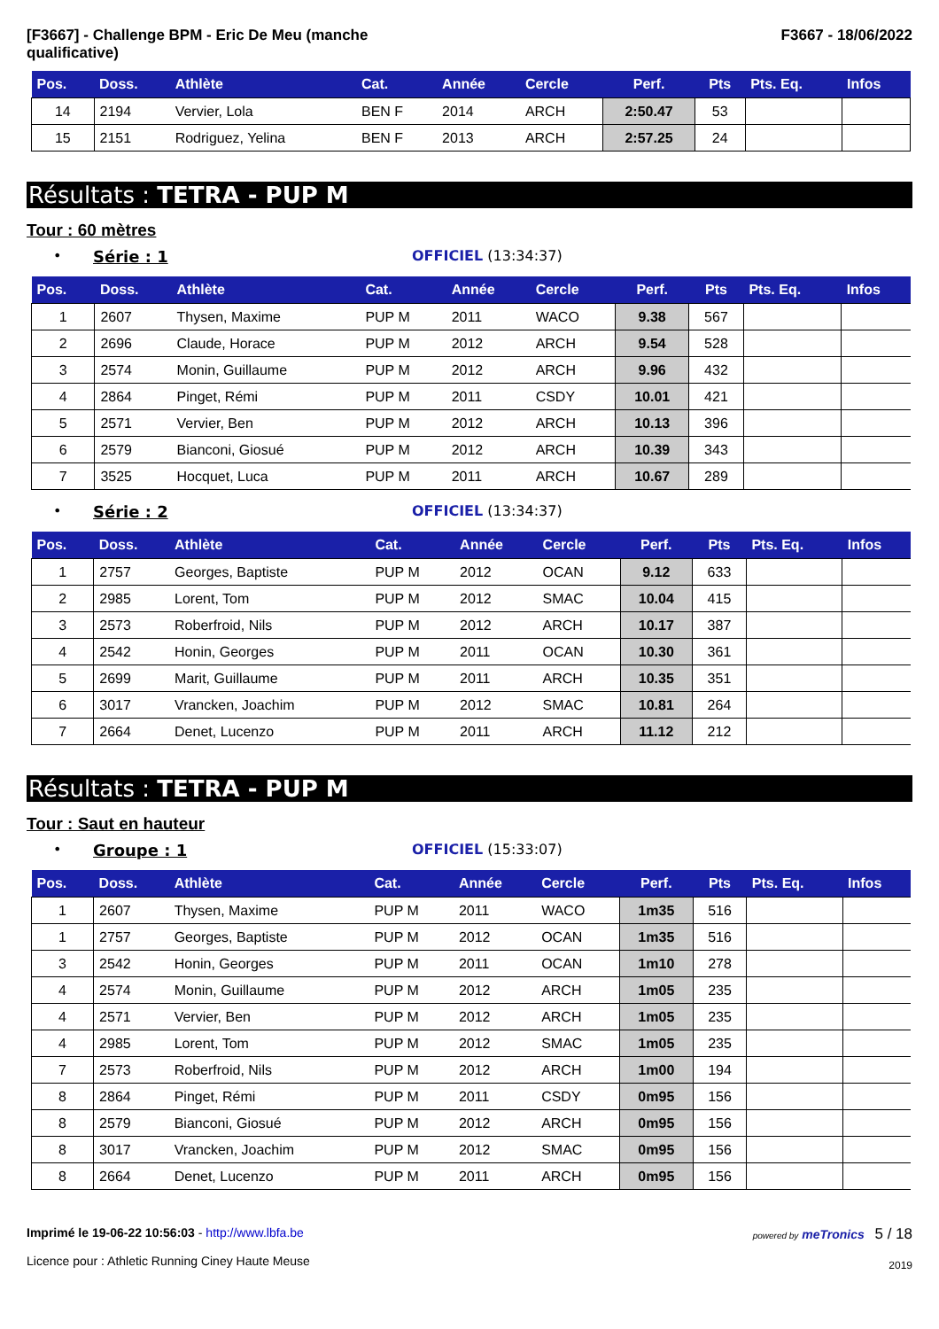[F3667] - Challenge BPM - Eric De Meu (manche
qualificative)
F3667 - 18/06/2022
| Pos. | Doss. | Athlète | Cat. | Année | Cercle | Perf. | Pts | Pts. Eq. | Infos |
| --- | --- | --- | --- | --- | --- | --- | --- | --- | --- |
| 14 | 2194 | Vervier, Lola | BEN F | 2014 | ARCH | 2:50.47 | 53 | | |
| 15 | 2151 | Rodriguez, Yelina | BEN F | 2013 | ARCH | 2:57.25 | 24 | | |
Résultats : TETRA - PUP M
Tour : 60 mètres
• Série : 1 OFFICIEL (13:34:37)
| Pos. | Doss. | Athlète | Cat. | Année | Cercle | Perf. | Pts | Pts. Eq. | Infos |
| --- | --- | --- | --- | --- | --- | --- | --- | --- | --- |
| 1 | 2607 | Thysen, Maxime | PUP M | 2011 | WACO | 9.38 | 567 | | |
| 2 | 2696 | Claude, Horace | PUP M | 2012 | ARCH | 9.54 | 528 | | |
| 3 | 2574 | Monin, Guillaume | PUP M | 2012 | ARCH | 9.96 | 432 | | |
| 4 | 2864 | Pinget, Rémi | PUP M | 2011 | CSDY | 10.01 | 421 | | |
| 5 | 2571 | Vervier, Ben | PUP M | 2012 | ARCH | 10.13 | 396 | | |
| 6 | 2579 | Bianconi, Giosué | PUP M | 2012 | ARCH | 10.39 | 343 | | |
| 7 | 3525 | Hocquet, Luca | PUP M | 2011 | ARCH | 10.67 | 289 | | |
• Série : 2 OFFICIEL (13:34:37)
| Pos. | Doss. | Athlète | Cat. | Année | Cercle | Perf. | Pts | Pts. Eq. | Infos |
| --- | --- | --- | --- | --- | --- | --- | --- | --- | --- |
| 1 | 2757 | Georges, Baptiste | PUP M | 2012 | OCAN | 9.12 | 633 | | |
| 2 | 2985 | Lorent, Tom | PUP M | 2012 | SMAC | 10.04 | 415 | | |
| 3 | 2573 | Roberfroid, Nils | PUP M | 2012 | ARCH | 10.17 | 387 | | |
| 4 | 2542 | Honin, Georges | PUP M | 2011 | OCAN | 10.30 | 361 | | |
| 5 | 2699 | Marit, Guillaume | PUP M | 2011 | ARCH | 10.35 | 351 | | |
| 6 | 3017 | Vrancken, Joachim | PUP M | 2012 | SMAC | 10.81 | 264 | | |
| 7 | 2664 | Denet, Lucenzo | PUP M | 2011 | ARCH | 11.12 | 212 | | |
Résultats : TETRA - PUP M
Tour : Saut en hauteur
• Groupe : 1 OFFICIEL (15:33:07)
| Pos. | Doss. | Athlète | Cat. | Année | Cercle | Perf. | Pts | Pts. Eq. | Infos |
| --- | --- | --- | --- | --- | --- | --- | --- | --- | --- |
| 1 | 2607 | Thysen, Maxime | PUP M | 2011 | WACO | 1m35 | 516 | | |
| 1 | 2757 | Georges, Baptiste | PUP M | 2012 | OCAN | 1m35 | 516 | | |
| 3 | 2542 | Honin, Georges | PUP M | 2011 | OCAN | 1m10 | 278 | | |
| 4 | 2574 | Monin, Guillaume | PUP M | 2012 | ARCH | 1m05 | 235 | | |
| 4 | 2571 | Vervier, Ben | PUP M | 2012 | ARCH | 1m05 | 235 | | |
| 4 | 2985 | Lorent, Tom | PUP M | 2012 | SMAC | 1m05 | 235 | | |
| 7 | 2573 | Roberfroid, Nils | PUP M | 2012 | ARCH | 1m00 | 194 | | |
| 8 | 2864 | Pinget, Rémi | PUP M | 2011 | CSDY | 0m95 | 156 | | |
| 8 | 2579 | Bianconi, Giosué | PUP M | 2012 | ARCH | 0m95 | 156 | | |
| 8 | 3017 | Vrancken, Joachim | PUP M | 2012 | SMAC | 0m95 | 156 | | |
| 8 | 2664 | Denet, Lucenzo | PUP M | 2011 | ARCH | 0m95 | 156 | | |
Imprimé le 19-06-22 10:56:03 - http://www.lbfa.be
Licence pour : Athletic Running Ciney Haute Meuse
powered by meTronics 5 / 18
2019